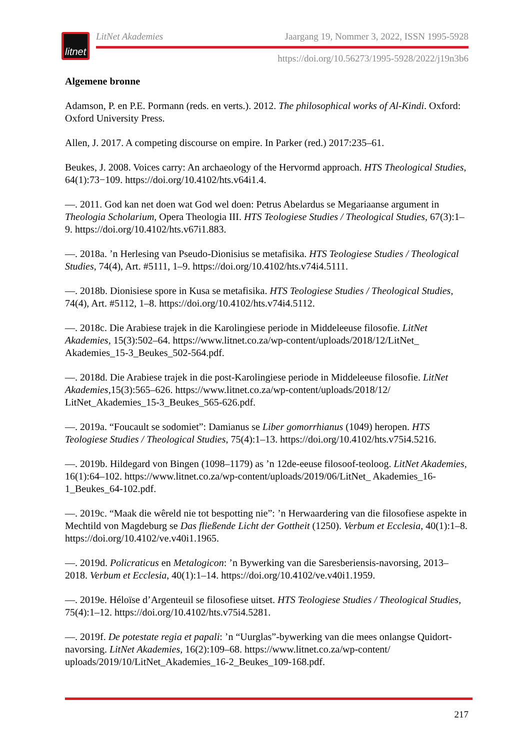litnet
LitNet Akademies Jaargang 19, Nommer 3, 2022, ISSN 1995-5928
https://doi.org/10.56273/1995-5928/2022/j19n3b6
Algemene bronne
Adamson, P. en P.E. Pormann (reds. en verts.). 2012. The philosophical works of Al-Kindi. Oxford: Oxford University Press.
Allen, J. 2017. A competing discourse on empire. In Parker (red.) 2017:235–61.
Beukes, J. 2008. Voices carry: An archaeology of the Hervormd approach. HTS Theological Studies, 64(1):73−109. https://doi.org/10.4102/hts.v64i1.4.
—. 2011. God kan net doen wat God wel doen: Petrus Abelardus se Megariaanse argument in Theologia Scholarium, Opera Theologia III. HTS Teologiese Studies / Theological Studies, 67(3):1–9. https://doi.org/10.4102/hts.v67i1.883.
—. 2018a. ’n Herlesing van Pseudo-Dionisius se metafisika. HTS Teologiese Studies / Theological Studies, 74(4), Art. #5111, 1–9. https://doi.org/10.4102/hts.v74i4.5111.
—. 2018b. Dionisiese spore in Kusa se metafisika. HTS Teologiese Studies / Theological Studies, 74(4), Art. #5112, 1–8. https://doi.org/10.4102/hts.v74i4.5112.
—. 2018c. Die Arabiese trajek in die Karolingiese periode in Middeleeuse filosofie. LitNet Akademies, 15(3):502–64. https://www.litnet.co.za/wp-content/uploads/2018/12/LitNet_ Akademies_15-3_Beukes_502-564.pdf.
—. 2018d. Die Arabiese trajek in die post-Karolingiese periode in Middeleeuse filosofie. LitNet Akademies,15(3):565–626. https://www.litnet.co.za/wp-content/uploads/2018/12/ LitNet_Akademies_15-3_Beukes_565-626.pdf.
—. 2019a. “Foucault se sodomiet”: Damianus se Liber gomorrhianus (1049) heropen. HTS Teologiese Studies / Theological Studies, 75(4):1–13. https://doi.org/10.4102/hts.v75i4.5216.
—. 2019b. Hildegard von Bingen (1098–1179) as ’n 12de-eeuse filosoof-teoloog. LitNet Akademies, 16(1):64–102. https://www.litnet.co.za/wp-content/uploads/2019/06/LitNet_ Akademies_16-1_Beukes_64-102.pdf.
—. 2019c. “Maak die wêreld nie tot bespotting nie”: ’n Herwaardering van die filosofiese aspekte in Mechtild von Magdeburg se Das fließende Licht der Gottheit (1250). Verbum et Ecclesia, 40(1):1–8. https://doi.org/10.4102/ve.v40i1.1965.
—. 2019d. Policraticus en Metalogicon: ’n Bywerking van die Saresberiensis-navorsing, 2013–2018. Verbum et Ecclesia, 40(1):1–14. https://doi.org/10.4102/ve.v40i1.1959.
—. 2019e. Héloïse d’Argenteuil se filosofiese uitset. HTS Teologiese Studies / Theological Studies, 75(4):1–12. https://doi.org/10.4102/hts.v75i4.5281.
—. 2019f. De potestate regia et papali: ’n “Uurglas”-bywerking van die mees onlangse Quidort-navorsing. LitNet Akademies, 16(2):109–68. https://www.litnet.co.za/wp-content/ uploads/2019/10/LitNet_Akademies_16-2_Beukes_109-168.pdf.
217